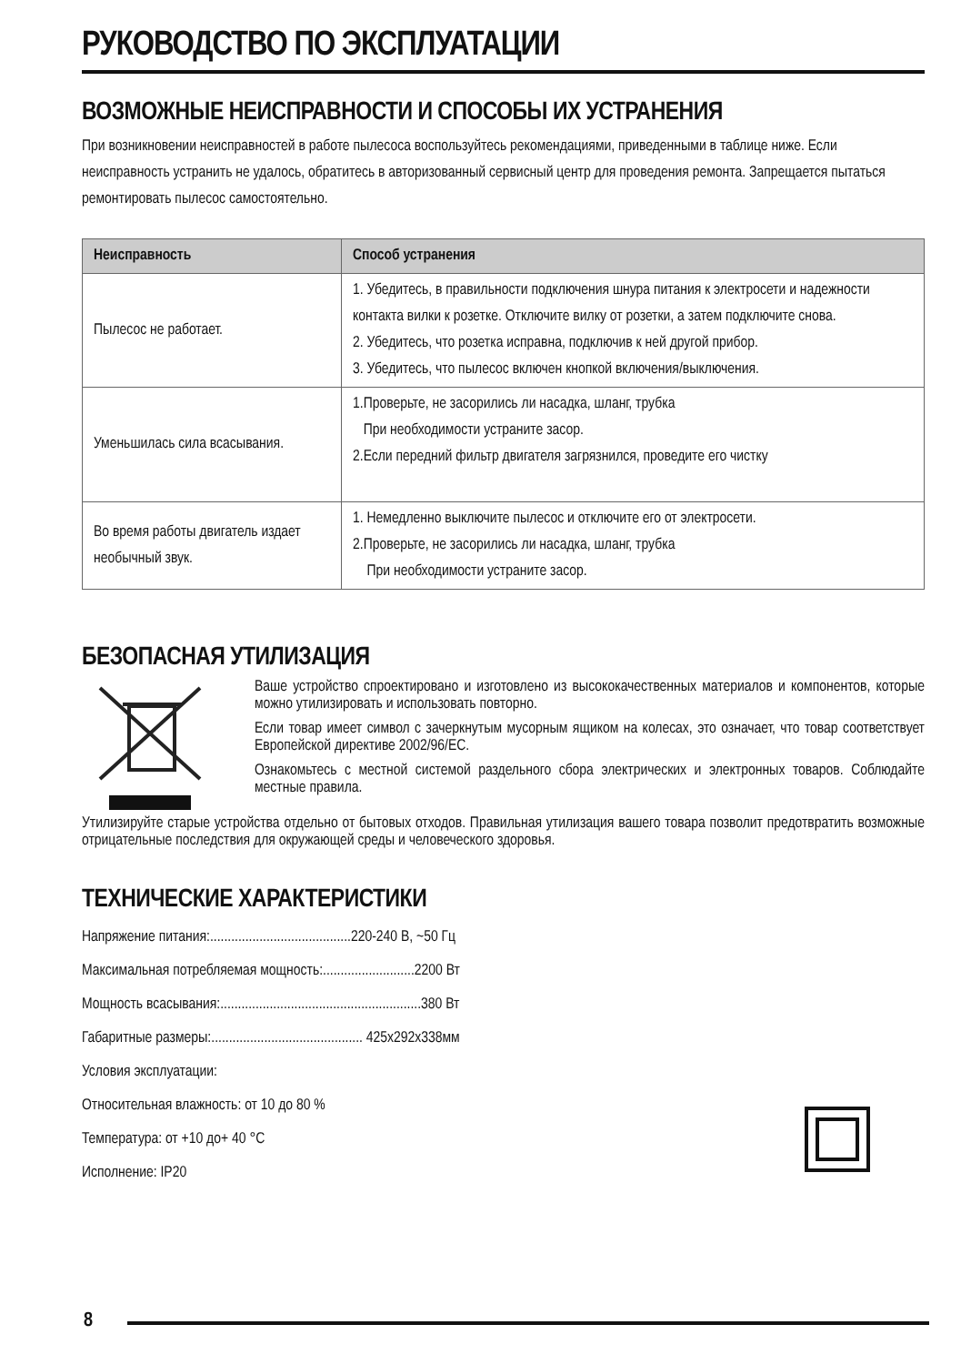РУКОВОДСТВО ПО ЭКСПЛУАТАЦИИ
ВОЗМОЖНЫЕ НЕИСПРАВНОСТИ И СПОСОБЫ ИХ УСТРАНЕНИЯ
При возникновении неисправностей в работе пылесоса воспользуйтесь рекомендациями, приведенными в таблице ниже. Если неисправность устранить не удалось, обратитесь в авторизованный сервисный центр для проведения ремонта. Запрещается пытаться ремонтировать пылесос самостоятельно.
| Неисправность | Способ устранения |
| --- | --- |
| Пылесос не работает. | 1. Убедитесь, в правильности подключения шнура питания к электросети и надежности контакта вилки к розетке. Отключите вилку от розетки, а затем подключите снова. 2. Убедитесь, что розетка исправна, подключив к ней другой прибор. 3. Убедитесь, что пылесос включен кнопкой включения/выключения. |
| Уменьшилась сила всасывания. | 1.Проверьте, не засорились ли насадка, шланг, трубка При необходимости устраните засор. 2.Если передний фильтр двигателя загрязнился, проведите его чистку |
| Во время работы двигатель издает необычный звук. | 1. Немедленно выключите пылесос и отключите его от электросети. 2.Проверьте, не засорились ли насадка, шланг, трубка При необходимости устраните засор. |
БЕЗОПАСНАЯ УТИЛИЗАЦИЯ
Ваше устройство спроектировано и изготовлено из высококачественных материалов и компонентов, которые можно утилизировать и использовать повторно.
Если товар имеет символ с зачеркнутым мусорным ящиком на колесах, это означает, что товар соответствует Европейской директиве 2002/96/EC.
Ознакомьтесь с местной системой раздельного сбора электрических и электронных товаров. Соблюдайте местные правила.
Утилизируйте старые устройства отдельно от бытовых отходов. Правильная утилизация вашего товара позволит предотвратить возможные отрицательные последствия для окружающей среды и человеческого здоровья.
ТЕХНИЧЕСКИЕ ХАРАКТЕРИСТИКИ
Напряжение питания:........................................220-240 В, ~50 Гц
Максимальная потребляемая мощность:..........................2200 Вт
Мощность всасывания:.........................................................380 Вт
Габаритные размеры:........................................... 425x292x338мм
Условия эксплуатации:
Относительная влажность: от 10 до 80 %
Температура: от +10 до+ 40 °С
Исполнение: IP20
8